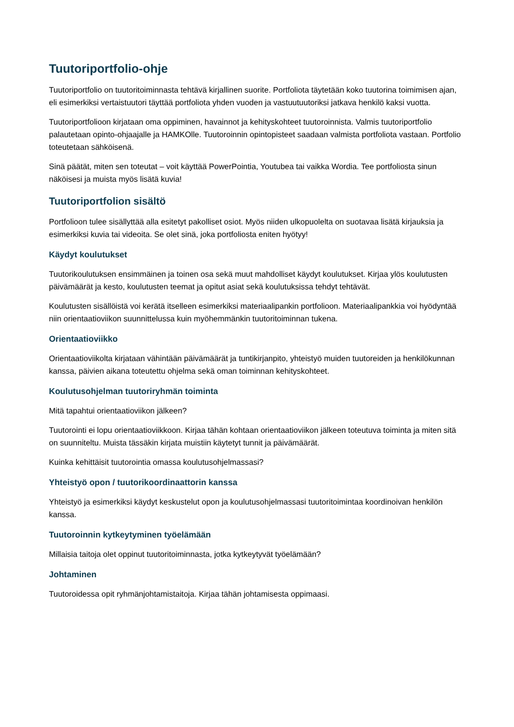Tuutoriportfolio-ohje
Tuutoriportfolio on tuutoritoiminnasta tehtävä kirjallinen suorite. Portfoliota täytetään koko tuutorina toimimisen ajan, eli esimerkiksi vertaistuutori täyttää portfoliota yhden vuoden ja vastuutuutoriksi jatkava henkilö kaksi vuotta.
Tuutoriportfolioon kirjataan oma oppiminen, havainnot ja kehityskohteet tuutoroinnista. Valmis tuutoriportfolio palautetaan opinto-ohjaajalle ja HAMKOlle. Tuutoroinnin opintopisteet saadaan valmista portfoliota vastaan. Portfolio toteutetaan sähköisenä.
Sinä päätät, miten sen toteutat – voit käyttää PowerPointia, Youtubea tai vaikka Wordia. Tee portfoliosta sinun näköisesi ja muista myös lisätä kuvia!
Tuutoriportfolion sisältö
Portfolioon tulee sisällyttää alla esitetyt pakolliset osiot. Myös niiden ulkopuolelta on suotavaa lisätä kirjauksia ja esimerkiksi kuvia tai videoita. Se olet sinä, joka portfoliosta eniten hyötyy!
Käydyt koulutukset
Tuutorikoulutuksen ensimmäinen ja toinen osa sekä muut mahdolliset käydyt koulutukset. Kirjaa ylös koulutusten päivämäärät ja kesto, koulutusten teemat ja opitut asiat sekä koulutuksissa tehdyt tehtävät.
Koulutusten sisällöistä voi kerätä itselleen esimerkiksi materiaalipankin portfolioon. Materiaalipankkia voi hyödyntää niin orientaatioviikon suunnittelussa kuin myöhemmänkin tuutoritoiminnan tukena.
Orientaatioviikko
Orientaatioviikolta kirjataan vähintään päivämäärät ja tuntikirjanpito, yhteistyö muiden tuutoreiden ja henkilökunnan kanssa, päivien aikana toteutettu ohjelma sekä oman toiminnan kehityskohteet.
Koulutusohjelman tuutoriryhmän toiminta
Mitä tapahtui orientaatioviikon jälkeen?
Tuutorointi ei lopu orientaatioviikkoon. Kirjaa tähän kohtaan orientaatioviikon jälkeen toteutuva toiminta ja miten sitä on suunniteltu. Muista tässäkin kirjata muistiin käytetyt tunnit ja päivämäärät.
Kuinka kehittäisit tuutorointia omassa koulutusohjelmassasi?
Yhteistyö opon / tuutorikoordinaattorin kanssa
Yhteistyö ja esimerkiksi käydyt keskustelut opon ja koulutusohjelmassasi tuutoritoimintaa koordinoivan henkilön kanssa.
Tuutoroinnin kytkeytyminen työelämään
Millaisia taitoja olet oppinut tuutoritoiminnasta, jotka kytkeytyvät työelämään?
Johtaminen
Tuutoroidessa opit ryhmänjohtamistaitoja. Kirjaa tähän johtamisesta oppimaasi.